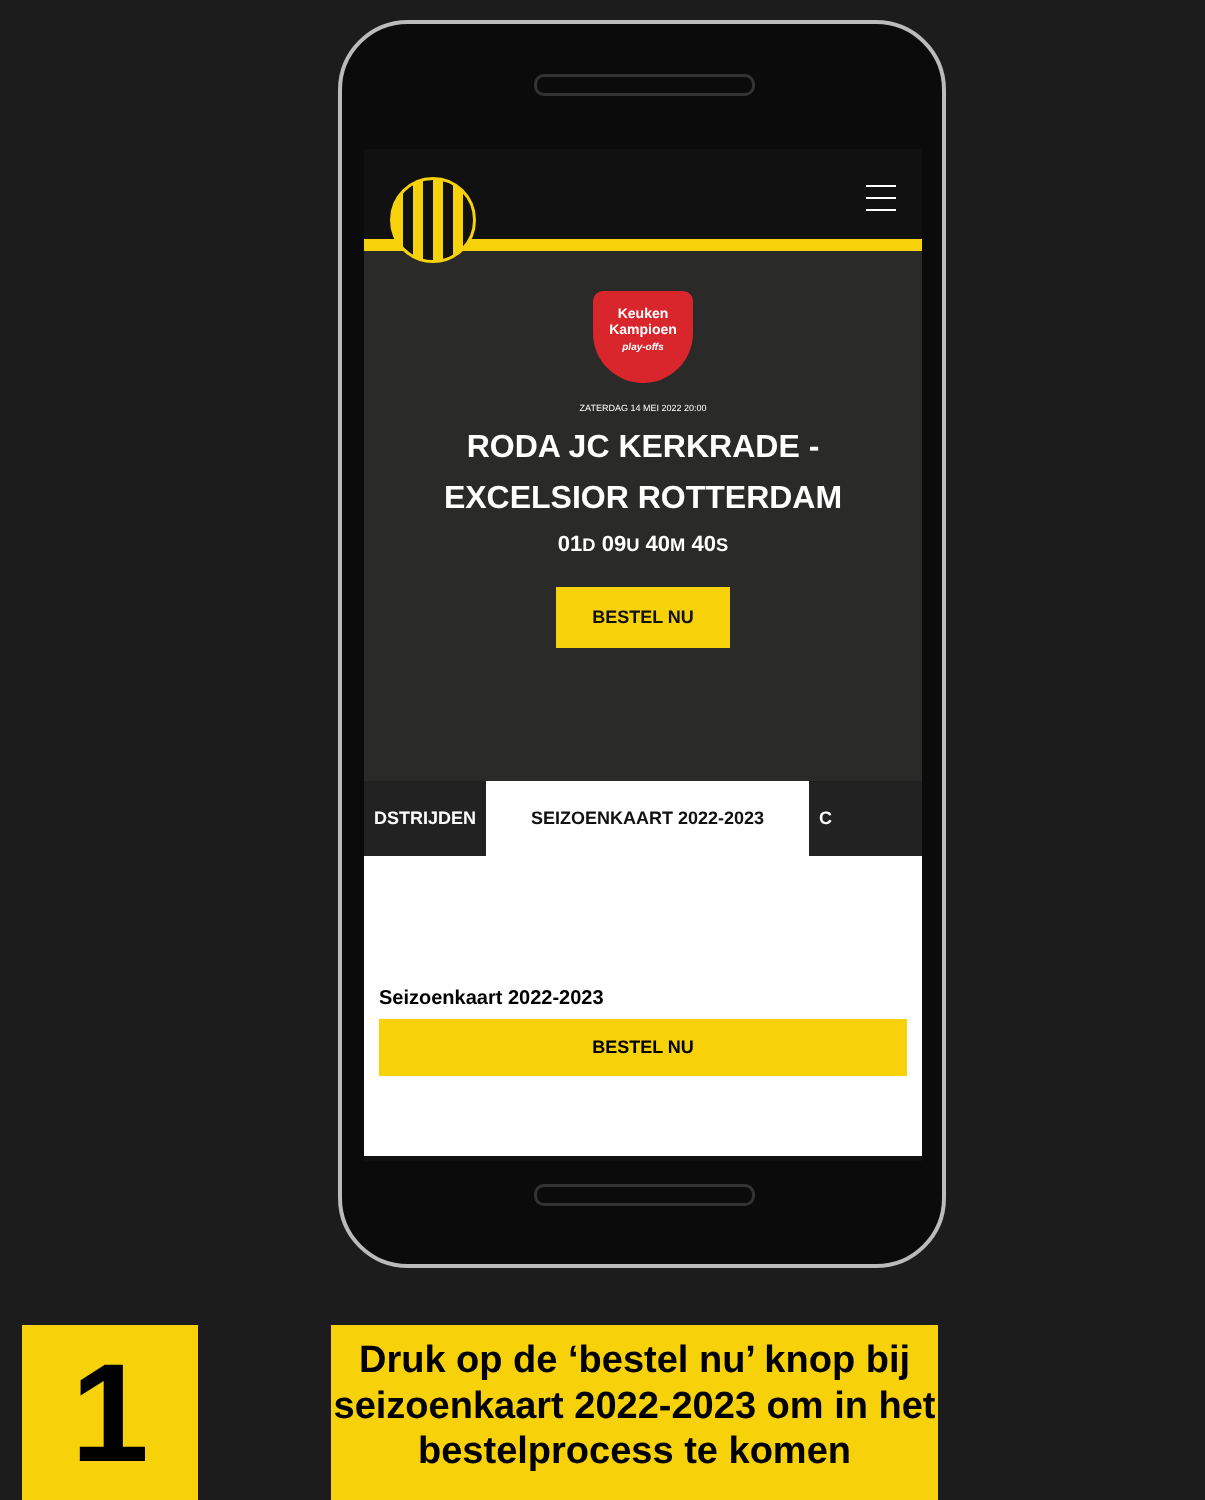Keuken Kampioen
play-offs
ZATERDAG 14 MEI 2022 20:00
RODA JC KERKRADE - EXCELSIOR ROTTERDAM
01D 09U 40M 40S
BESTEL NU
DSTRIJDEN
SEIZOENKAART 2022-2023
C
Seizoenkaart 2022-2023
BESTEL NU
1
Druk op de ‘bestel nu’ knop bij seizoenkaart 2022-2023 om in het bestelprocess te komen